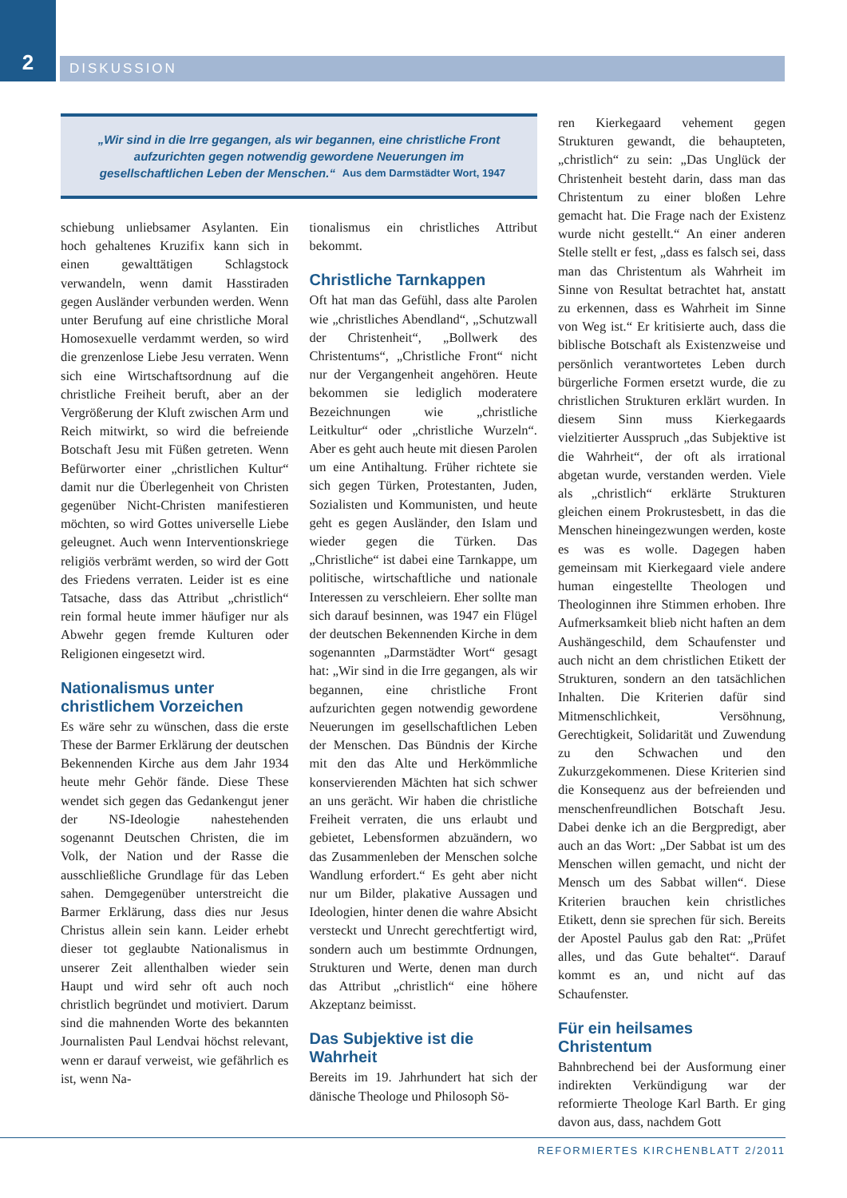2
DISKUSSION
„Wir sind in die Irre gegangen, als wir begannen, eine christliche Front aufzurichten gegen notwendig gewordene Neuerungen im gesellschaftlichen Leben der Menschen.“ Aus dem Darmstädter Wort, 1947
schiebung unliebsamer Asylanten. Ein hoch gehaltenes Kruzifix kann sich in einen gewalttätigen Schlagstock verwandeln, wenn damit Hasstiraden gegen Ausländer verbunden werden. Wenn unter Berufung auf eine christliche Moral Homosexuelle verdammt werden, so wird die grenzenlose Liebe Jesu verraten. Wenn sich eine Wirtschaftsordnung auf die christliche Freiheit beruft, aber an der Vergrößerung der Kluft zwischen Arm und Reich mitwirkt, so wird die befreiende Botschaft Jesu mit Füßen getreten. Wenn Befürworter einer „christlichen Kultur“ damit nur die Überlegenheit von Christen gegenüber Nicht-Christen manifestieren möchten, so wird Gottes universelle Liebe geleugnet. Auch wenn Interventionskriege religiös verbrämt werden, so wird der Gott des Friedens verraten. Leider ist es eine Tatsache, dass das Attribut „christlich“ rein formal heute immer häufiger nur als Abwehr gegen fremde Kulturen oder Religionen eingesetzt wird.
Nationalismus unter christlichem Vorzeichen
Es wäre sehr zu wünschen, dass die erste These der Barmer Erklärung der deutschen Bekennenden Kirche aus dem Jahr 1934 heute mehr Gehör fände. Diese These wendet sich gegen das Gedankengut jener der NS-Ideologie nahestehenden sogenannt Deutschen Christen, die im Volk, der Nation und der Rasse die ausschließliche Grundlage für das Leben sahen. Demgegenüber unterstreicht die Barmer Erklärung, dass dies nur Jesus Christus allein sein kann. Leider erhebt dieser tot geglaubte Nationalismus in unserer Zeit allenthalben wieder sein Haupt und wird sehr oft auch noch christlich begründet und motiviert. Darum sind die mahnenden Worte des bekannten Journalisten Paul Lendvai höchst relevant, wenn er darauf verweist, wie gefährlich es ist, wenn Na-
tionalismus ein christliches Attribut bekommt.
Christliche Tarnkappen
Oft hat man das Gefühl, dass alte Parolen wie „christliches Abendland“, „Schutzwall der Christenheit“, „Bollwerk des Christentums“, „Christliche Front“ nicht nur der Vergangenheit angehören. Heute bekommen sie lediglich moderatere Bezeichnungen wie „christliche Leitkultur“ oder „christliche Wurzeln“. Aber es geht auch heute mit diesen Parolen um eine Antihaltung. Früher richtete sie sich gegen Türken, Protestanten, Juden, Sozialisten und Kommunisten, und heute geht es gegen Ausländer, den Islam und wieder gegen die Türken. Das „Christliche“ ist dabei eine Tarnkappe, um politische, wirtschaftliche und nationale Interessen zu verschleiern. Eher sollte man sich darauf besinnen, was 1947 ein Flügel der deutschen Bekennenden Kirche in dem sogenannten „Darmstädter Wort“ gesagt hat: „Wir sind in die Irre gegangen, als wir begannen, eine christliche Front aufzurichten gegen notwendig gewordene Neuerungen im gesellschaftlichen Leben der Menschen. Das Bündnis der Kirche mit den das Alte und Herkömmliche konservierenden Mächten hat sich schwer an uns gerächt. Wir haben die christliche Freiheit verraten, die uns erlaubt und gebietet, Lebensformen abzuändern, wo das Zusammenleben der Menschen solche Wandlung erfordert.“ Es geht aber nicht nur um Bilder, plakative Aussagen und Ideologien, hinter denen die wahre Absicht versteckt und Unrecht gerechtfertigt wird, sondern auch um bestimmte Ordnungen, Strukturen und Werte, denen man durch das Attribut „christlich“ eine höhere Akzeptanz beimisst.
Das Subjektive ist die Wahrheit
Bereits im 19. Jahrhundert hat sich der dänische Theologe und Philosoph Sö-
ren Kierkegaard vehement gegen Strukturen gewandt, die behaupteten, „christlich“ zu sein: „Das Unglück der Christenheit besteht darin, dass man das Christentum zu einer bloßen Lehre gemacht hat. Die Frage nach der Existenz wurde nicht gestellt.“ An einer anderen Stelle stellt er fest, „dass es falsch sei, dass man das Christentum als Wahrheit im Sinne von Resultat betrachtet hat, anstatt zu erkennen, dass es Wahrheit im Sinne von Weg ist.“ Er kritisierte auch, dass die biblische Botschaft als Existenzweise und persönlich verantwortetes Leben durch bürgerliche Formen ersetzt wurde, die zu christlichen Strukturen erklärt wurden. In diesem Sinn muss Kierkegaards vielzitierter Ausspruch „das Subjektive ist die Wahrheit“, der oft als irrational abgetan wurde, verstanden werden. Viele als „christlich“ erklärte Strukturen gleichen einem Prokrustesbett, in das die Menschen hineingezwungen werden, koste es was es wolle. Dagegen haben gemeinsam mit Kierkegaard viele andere human eingestellte Theologen und Theologinnen ihre Stimmen erhoben. Ihre Aufmerksamkeit blieb nicht haften an dem Aushängeschild, dem Schaufenster und auch nicht an dem christlichen Etikett der Strukturen, sondern an den tatsächlichen Inhalten. Die Kriterien dafür sind Mitmenschlichkeit, Versöhnung, Gerechtigkeit, Solidarität und Zuwendung zu den Schwachen und den Zukurzgekommenen. Diese Kriterien sind die Konsequenz aus der befreienden und menschenfreundlichen Botschaft Jesu. Dabei denke ich an die Bergpredigt, aber auch an das Wort: „Der Sabbat ist um des Menschen willen gemacht, und nicht der Mensch um des Sabbat willen“. Diese Kriterien brauchen kein christliches Etikett, denn sie sprechen für sich. Bereits der Apostel Paulus gab den Rat: „Prüfet alles, und das Gute behaltet“. Darauf kommt es an, und nicht auf das Schaufenster.
Für ein heilsames Christentum
Bahnbrechend bei der Ausformung einer indirekten Verkündigung war der reformierte Theologe Karl Barth. Er ging davon aus, dass, nachdem Gott
REFORMIERTES KIRCHENBLATT 2/2011